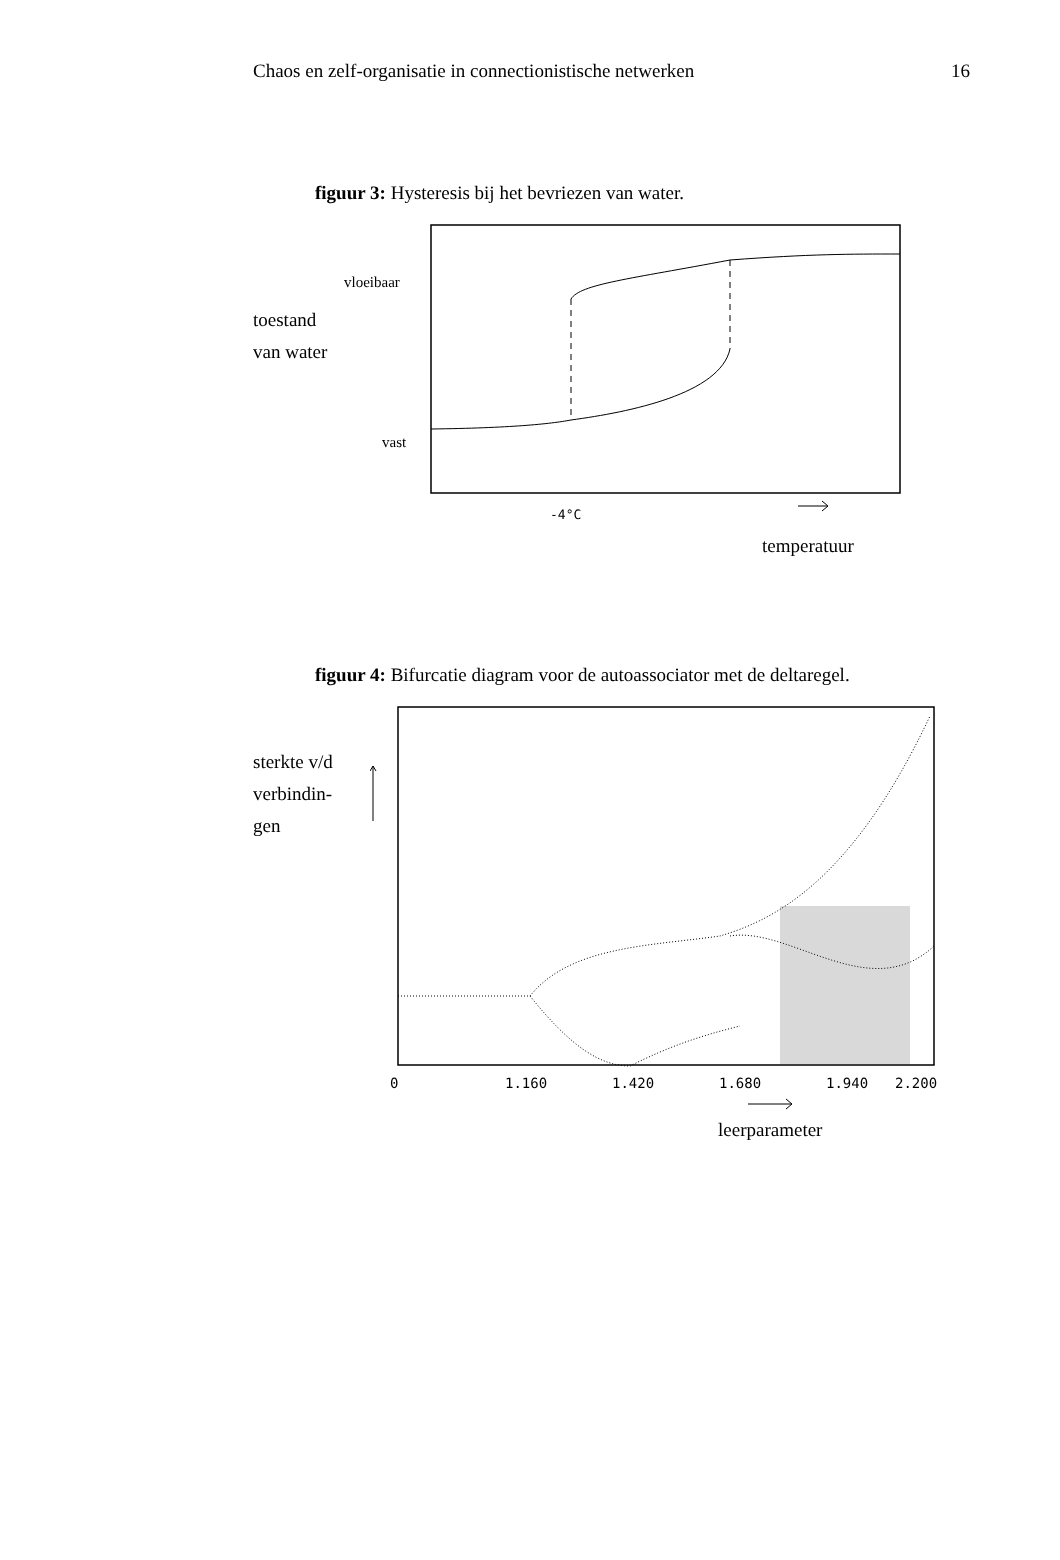Chaos en zelf-organisatie in connectionistische netwerken 16
figuur 3: Hysteresis bij het bevriezen van water.
vloeibaar
toestand
van water
vast
-4°C
temperatuur
figuur 4: Bifurcatie diagram voor de autoassociator met de deltaregel.
sterkte v/d
verbindin-
gen
0
1.160
1.420
1.680
1.940
2.200
leerparameter